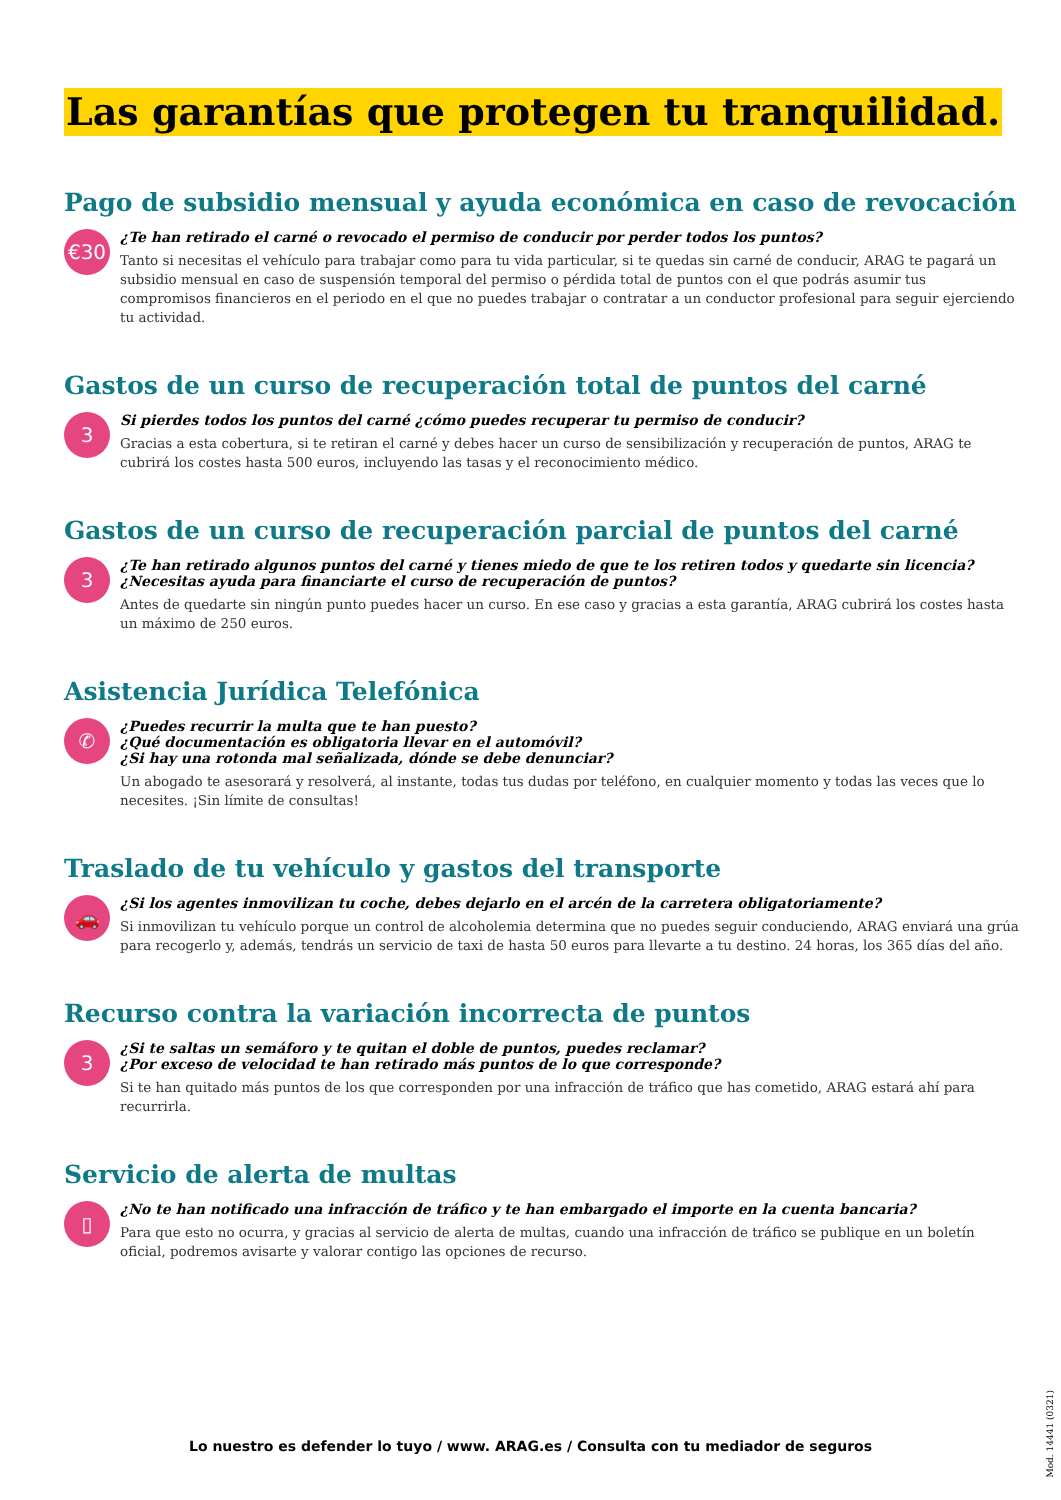Las garantías que protegen tu tranquilidad.
Pago de subsidio mensual y ayuda económica en caso de revocación
€30
¿Te han retirado el carné o revocado el permiso de conducir por perder todos los puntos?
Tanto si necesitas el vehículo para trabajar como para tu vida particular, si te quedas sin carné de conducir, ARAG te pagará un subsidio mensual en caso de suspensión temporal del permiso o pérdida total de puntos con el que podrás asumir tus compromisos financieros en el periodo en el que no puedes trabajar o contratar a un conductor profesional para seguir ejerciendo tu actividad.
Gastos de un curso de recuperación total de puntos del carné
3
Si pierdes todos los puntos del carné ¿cómo puedes recuperar tu permiso de conducir?
Gracias a esta cobertura, si te retiran el carné y debes hacer un curso de sensibilización y recuperación de puntos, ARAG te cubrirá los costes hasta 500 euros, incluyendo las tasas y el reconocimiento médico.
Gastos de un curso de recuperación parcial de puntos del carné
3
¿Te han retirado algunos puntos del carné y tienes miedo de que te los retiren todos y quedarte sin licencia?
¿Necesitas ayuda para financiarte el curso de recuperación de puntos?
Antes de quedarte sin ningún punto puedes hacer un curso. En ese caso y gracias a esta garantía, ARAG cubrirá los costes hasta un máximo de 250 euros.
Asistencia Jurídica Telefónica
✆
¿Puedes recurrir la multa que te han puesto?
¿Qué documentación es obligatoria llevar en el automóvil?
¿Si hay una rotonda mal señalizada, dónde se debe denunciar?
Un abogado te asesorará y resolverá, al instante, todas tus dudas por teléfono, en cualquier momento y todas las veces que lo necesites. ¡Sin límite de consultas!
Traslado de tu vehículo y gastos del transporte
🚗
¿Si los agentes inmovilizan tu coche, debes dejarlo en el arcén de la carretera obligatoriamente?
Si inmovilizan tu vehículo porque un control de alcoholemia determina que no puedes seguir conduciendo, ARAG enviará una grúa para recogerlo y, además, tendrás un servicio de taxi de hasta 50 euros para llevarte a tu destino. 24 horas, los 365 días del año.
Recurso contra la variación incorrecta de puntos
3
¿Si te saltas un semáforo y te quitan el doble de puntos, puedes reclamar?
¿Por exceso de velocidad te han retirado más puntos de lo que corresponde?
Si te han quitado más puntos de los que corresponden por una infracción de tráfico que has cometido, ARAG estará ahí para recurrirla.
Servicio de alerta de multas
▯
¿No te han notificado una infracción de tráfico y te han embargado el importe en la cuenta bancaria?
Para que esto no ocurra, y gracias al servicio de alerta de multas, cuando una infracción de tráfico se publique en un boletín oficial, podremos avisarte y valorar contigo las opciones de recurso.
Mod. 14441 (0321)
Lo nuestro es defender lo tuyo / www. ARAG.es / Consulta con tu mediador de seguros